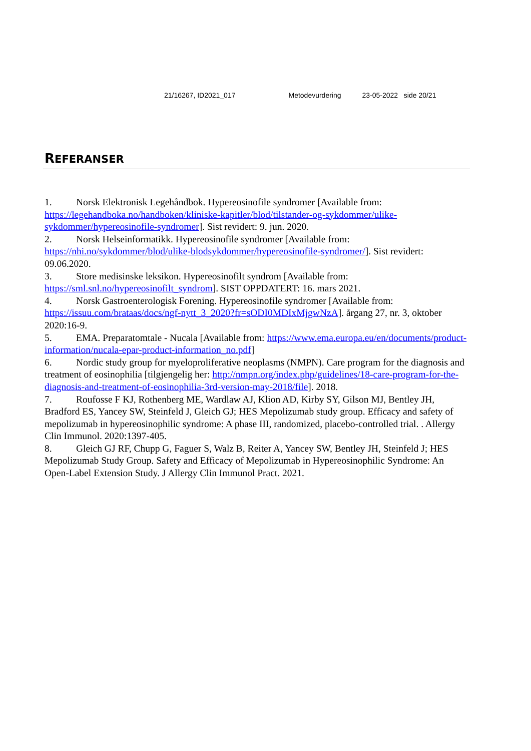21/16267, ID2021_017 Metodevurdering 23-05-2022 side 20/21
REFERANSER
1. Norsk Elektronisk Legehåndbok. Hypereosinofile syndromer [Available from: https://legehandboka.no/handboken/kliniske-kapitler/blod/tilstander-og-sykdommer/ulike-sykdommer/hypereosinofile-syndromer]. Sist revidert: 9. jun. 2020.
2. Norsk Helseinformatikk. Hypereosinofile syndromer [Available from: https://nhi.no/sykdommer/blod/ulike-blodsykdommer/hypereosinofile-syndromer/]. Sist revidert: 09.06.2020.
3. Store medisinske leksikon. Hypereosinofilt syndrom [Available from: https://sml.snl.no/hypereosinofilt_syndrom]. SIST OPPDATERT: 16. mars 2021.
4. Norsk Gastroenterologisk Forening. Hypereosinofile syndromer [Available from: https://issuu.com/brataas/docs/ngf-nytt_3_2020?fr=sODI0MDIxMjgwNzA]. årgang 27, nr. 3, oktober 2020:16-9.
5. EMA. Preparatomtale - Nucala [Available from: https://www.ema.europa.eu/en/documents/product-information/nucala-epar-product-information_no.pdf]
6. Nordic study group for myeloproliferative neoplasms (NMPN). Care program for the diagnosis and treatment of eosinophilia [tilgjengelig her: http://nmpn.org/index.php/guidelines/18-care-program-for-the-diagnosis-and-treatment-of-eosinophilia-3rd-version-may-2018/file]. 2018.
7. Roufosse F KJ, Rothenberg ME, Wardlaw AJ, Klion AD, Kirby SY, Gilson MJ, Bentley JH, Bradford ES, Yancey SW, Steinfeld J, Gleich GJ; HES Mepolizumab study group. Efficacy and safety of mepolizumab in hypereosinophilic syndrome: A phase III, randomized, placebo-controlled trial. . Allergy Clin Immunol. 2020:1397-405.
8. Gleich GJ RF, Chupp G, Faguer S, Walz B, Reiter A, Yancey SW, Bentley JH, Steinfeld J; HES Mepolizumab Study Group. Safety and Efficacy of Mepolizumab in Hypereosinophilic Syndrome: An Open-Label Extension Study. J Allergy Clin Immunol Pract. 2021.